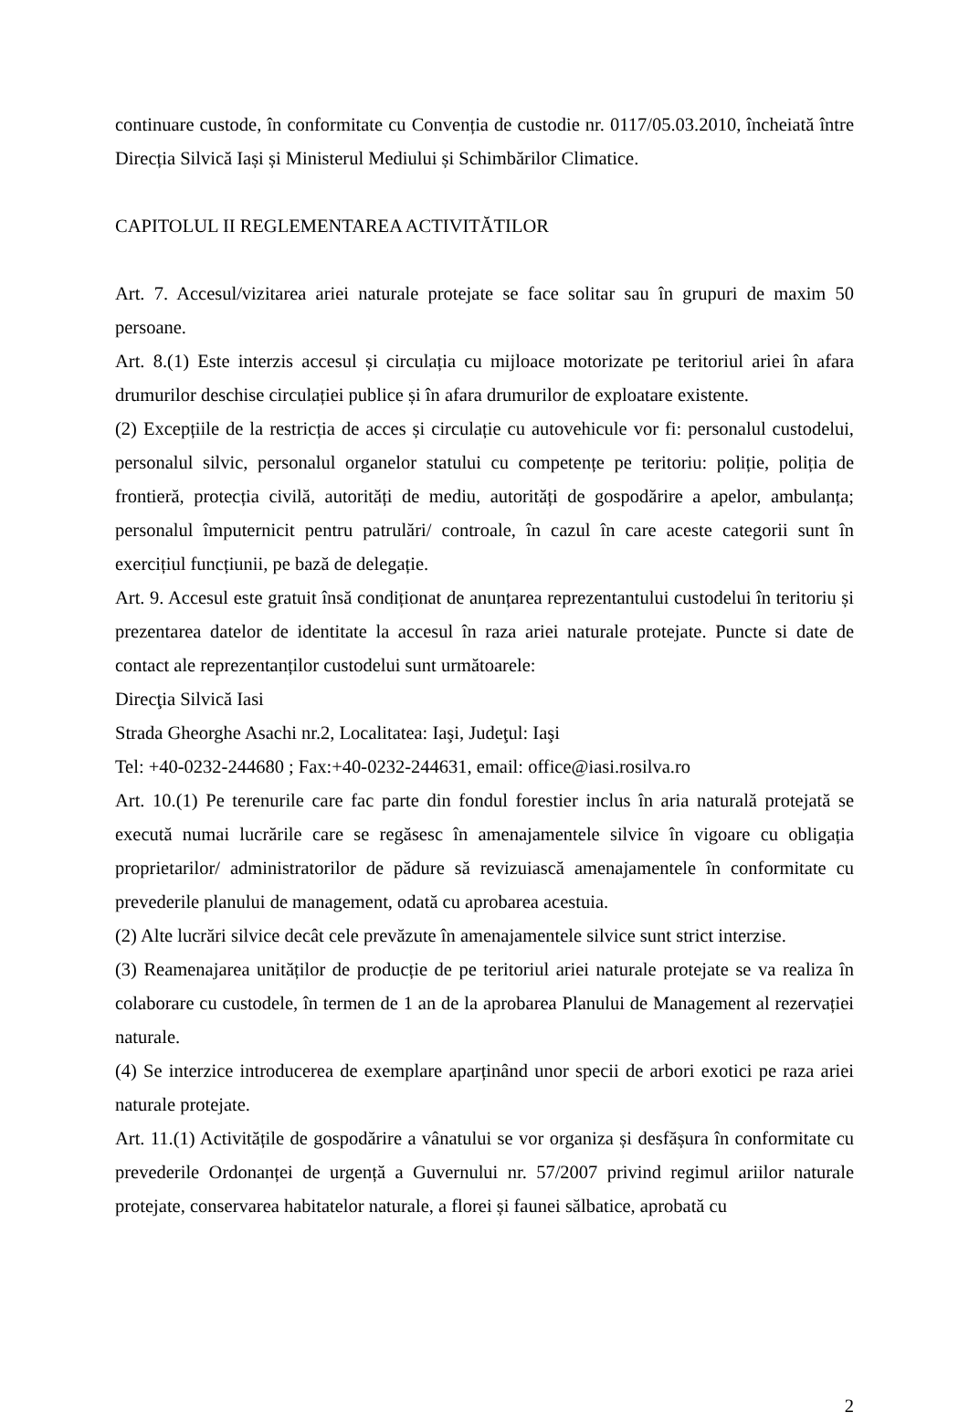continuare custode, în conformitate cu Convenția de custodie nr. 0117/05.03.2010, încheiată între Direcția Silvică Iași și Ministerul Mediului și Schimbărilor Climatice.
CAPITOLUL II REGLEMENTAREA ACTIVITĂTILOR
Art. 7. Accesul/vizitarea ariei naturale protejate se face solitar sau în grupuri de maxim 50 persoane.
Art. 8.(1) Este interzis accesul și circulația cu mijloace motorizate pe teritoriul ariei în afara drumurilor deschise circulației publice și în afara drumurilor de exploatare existente.
(2) Excepțiile de la restricția de acces și circulație cu autovehicule vor fi: personalul custodelui, personalul silvic, personalul organelor statului cu competențe pe teritoriu: poliție, poliția de frontieră, protecția civilă, autorități de mediu, autorități de gospodărire a apelor, ambulanța; personalul împuternicit pentru patrulări/ controale, în cazul în care aceste categorii sunt în exercițiul funcțiunii, pe bază de delegație.
Art. 9. Accesul este gratuit însă condiționat de anunțarea reprezentantului custodelui în teritoriu și prezentarea datelor de identitate la accesul în raza ariei naturale protejate. Puncte si date de contact ale reprezentanților custodelui sunt următoarele:
Direcţia Silvică Iasi
Strada Gheorghe Asachi nr.2, Localitatea: Iaşi, Judeţul: Iaşi
Tel: +40-0232-244680 ; Fax:+40-0232-244631, email: office@iasi.rosilva.ro
Art. 10.(1) Pe terenurile care fac parte din fondul forestier inclus în aria naturală protejată se execută numai lucrările care se regăsesc în amenajamentele silvice în vigoare cu obligația proprietarilor/ administratorilor de pădure să revizuiască amenajamentele în conformitate cu prevederile planului de management, odată cu aprobarea acestuia.
(2) Alte lucrări silvice decât cele prevăzute în amenajamentele silvice sunt strict interzise.
(3) Reamenajarea unităților de producție de pe teritoriul ariei naturale protejate se va realiza în colaborare cu custodele, în termen de 1 an de la aprobarea Planului de Management al rezervației naturale.
(4) Se interzice introducerea de exemplare aparținând unor specii de arbori exotici pe raza ariei naturale protejate.
Art. 11.(1) Activitățile de gospodărire a vânatului se vor organiza și desfășura în conformitate cu prevederile Ordonanței de urgență a Guvernului nr. 57/2007 privind regimul ariilor naturale protejate, conservarea habitatelor naturale, a florei și faunei sălbatice, aprobată cu
2